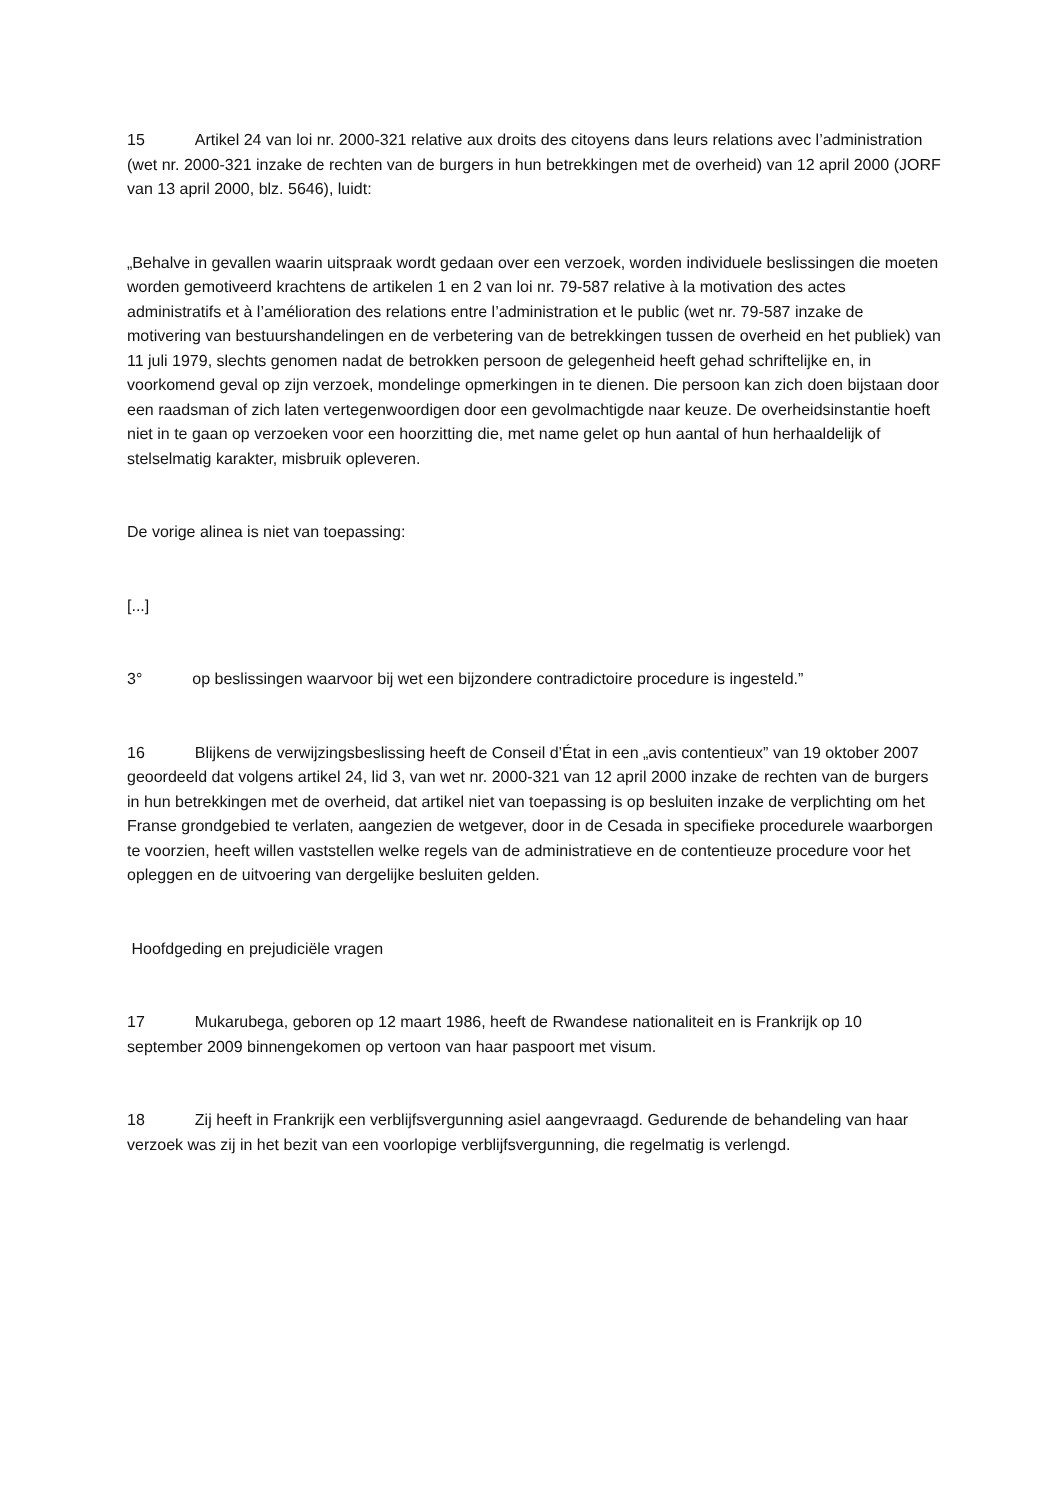15 Artikel 24 van loi nr. 2000‑321 relative aux droits des citoyens dans leurs relations avec l’administration (wet nr. 2000‑321 inzake de rechten van de burgers in hun betrekkingen met de overheid) van 12 april 2000 (JORF van 13 april 2000, blz. 5646), luidt:
„Behalve in gevallen waarin uitspraak wordt gedaan over een verzoek, worden individuele beslissingen die moeten worden gemotiveerd krachtens de artikelen 1 en 2 van loi nr. 79‑587 relative à la motivation des actes administratifs et à l’amélioration des relations entre l’administration et le public (wet nr. 79‑587 inzake de motivering van bestuurshandelingen en de verbetering van de betrekkingen tussen de overheid en het publiek) van 11 juli 1979, slechts genomen nadat de betrokken persoon de gelegenheid heeft gehad schriftelijke en, in voorkomend geval op zijn verzoek, mondelinge opmerkingen in te dienen. Die persoon kan zich doen bijstaan door een raadsman of zich laten vertegenwoordigen door een gevolmachtigde naar keuze. De overheidsinstantie hoeft niet in te gaan op verzoeken voor een hoorzitting die, met name gelet op hun aantal of hun herhaaldelijk of stelselmatig karakter, misbruik opleveren.
De vorige alinea is niet van toepassing:
[...]
3° op beslissingen waarvoor bij wet een bijzondere contradictoire procedure is ingesteld.”
16 Blijkens de verwijzingsbeslissing heeft de Conseil d’État in een „avis contentieux” van 19 oktober 2007 geoordeeld dat volgens artikel 24, lid 3, van wet nr. 2000‑321 van 12 april 2000 inzake de rechten van de burgers in hun betrekkingen met de overheid, dat artikel niet van toepassing is op besluiten inzake de verplichting om het Franse grondgebied te verlaten, aangezien de wetgever, door in de Cesada in specifieke procedurele waarborgen te voorzien, heeft willen vaststellen welke regels van de administratieve en de contentieuze procedure voor het opleggen en de uitvoering van dergelijke besluiten gelden.
Hoofdgeding en prejudiciële vragen
17 Mukarubega, geboren op 12 maart 1986, heeft de Rwandese nationaliteit en is Frankrijk op 10 september 2009 binnengekomen op vertoon van haar paspoort met visum.
18 Zij heeft in Frankrijk een verblijfsvergunning asiel aangevraagd. Gedurende de behandeling van haar verzoek was zij in het bezit van een voorlopige verblijfsvergunning, die regelmatig is verlengd.